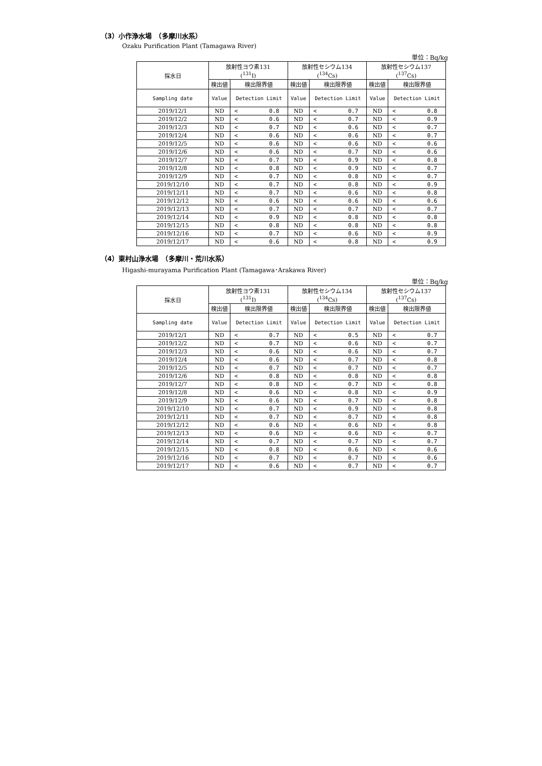（3）小作浄水場　（多摩川水系）
Ozaku Purification Plant (Tamagawa River)
単位：Bq/kg
| 採水日 | 放射性ヨウ素131 (<sup>131</sup>I) | | 放射性セシウム134 (<sup>134</sup>Cs) | | 放射性セシウム137 (<sup>137</sup>Cs) | |
| --- | --- | --- | --- | --- | --- | --- |
| | 検出値 | 検出限界値 | 検出値 | 検出限界値 | 検出値 | 検出限界値 |
| Sampling date | Value | Detection Limit | Value | Detection Limit | Value | Detection Limit |
| 2019/12/1 | ND | < 0.8 | ND | < 0.7 | ND | < 0.8 |
| 2019/12/2 | ND | < 0.6 | ND | < 0.7 | ND | < 0.9 |
| 2019/12/3 | ND | < 0.7 | ND | < 0.6 | ND | < 0.7 |
| 2019/12/4 | ND | < 0.6 | ND | < 0.6 | ND | < 0.7 |
| 2019/12/5 | ND | < 0.6 | ND | < 0.6 | ND | < 0.6 |
| 2019/12/6 | ND | < 0.6 | ND | < 0.7 | ND | < 0.6 |
| 2019/12/7 | ND | < 0.7 | ND | < 0.9 | ND | < 0.8 |
| 2019/12/8 | ND | < 0.8 | ND | < 0.9 | ND | < 0.7 |
| 2019/12/9 | ND | < 0.7 | ND | < 0.8 | ND | < 0.7 |
| 2019/12/10 | ND | < 0.7 | ND | < 0.8 | ND | < 0.9 |
| 2019/12/11 | ND | < 0.7 | ND | < 0.6 | ND | < 0.8 |
| 2019/12/12 | ND | < 0.6 | ND | < 0.6 | ND | < 0.6 |
| 2019/12/13 | ND | < 0.7 | ND | < 0.7 | ND | < 0.7 |
| 2019/12/14 | ND | < 0.9 | ND | < 0.8 | ND | < 0.8 |
| 2019/12/15 | ND | < 0.8 | ND | < 0.8 | ND | < 0.8 |
| 2019/12/16 | ND | < 0.7 | ND | < 0.6 | ND | < 0.9 |
| 2019/12/17 | ND | < 0.6 | ND | < 0.8 | ND | < 0.9 |
（4）東村山浄水場　（多摩川・荒川水系）
Higashi-murayama Purification Plant (Tamagawa･Arakawa River)
単位：Bq/kg
| 採水日 | 放射性ヨウ素131 (<sup>131</sup>I) | | 放射性セシウム134 (<sup>134</sup>Cs) | | 放射性セシウム137 (<sup>137</sup>Cs) | |
| --- | --- | --- | --- | --- | --- | --- |
| | 検出値 | 検出限界値 | 検出値 | 検出限界値 | 検出値 | 検出限界値 |
| Sampling date | Value | Detection Limit | Value | Detection Limit | Value | Detection Limit |
| 2019/12/1 | ND | < 0.7 | ND | < 0.5 | ND | < 0.7 |
| 2019/12/2 | ND | < 0.7 | ND | < 0.6 | ND | < 0.7 |
| 2019/12/3 | ND | < 0.6 | ND | < 0.6 | ND | < 0.7 |
| 2019/12/4 | ND | < 0.6 | ND | < 0.7 | ND | < 0.8 |
| 2019/12/5 | ND | < 0.7 | ND | < 0.7 | ND | < 0.7 |
| 2019/12/6 | ND | < 0.8 | ND | < 0.8 | ND | < 0.8 |
| 2019/12/7 | ND | < 0.8 | ND | < 0.7 | ND | < 0.8 |
| 2019/12/8 | ND | < 0.6 | ND | < 0.8 | ND | < 0.9 |
| 2019/12/9 | ND | < 0.6 | ND | < 0.7 | ND | < 0.8 |
| 2019/12/10 | ND | < 0.7 | ND | < 0.9 | ND | < 0.8 |
| 2019/12/11 | ND | < 0.7 | ND | < 0.7 | ND | < 0.8 |
| 2019/12/12 | ND | < 0.6 | ND | < 0.6 | ND | < 0.8 |
| 2019/12/13 | ND | < 0.6 | ND | < 0.6 | ND | < 0.7 |
| 2019/12/14 | ND | < 0.7 | ND | < 0.7 | ND | < 0.7 |
| 2019/12/15 | ND | < 0.8 | ND | < 0.6 | ND | < 0.6 |
| 2019/12/16 | ND | < 0.7 | ND | < 0.7 | ND | < 0.6 |
| 2019/12/17 | ND | < 0.6 | ND | < 0.7 | ND | < 0.7 |